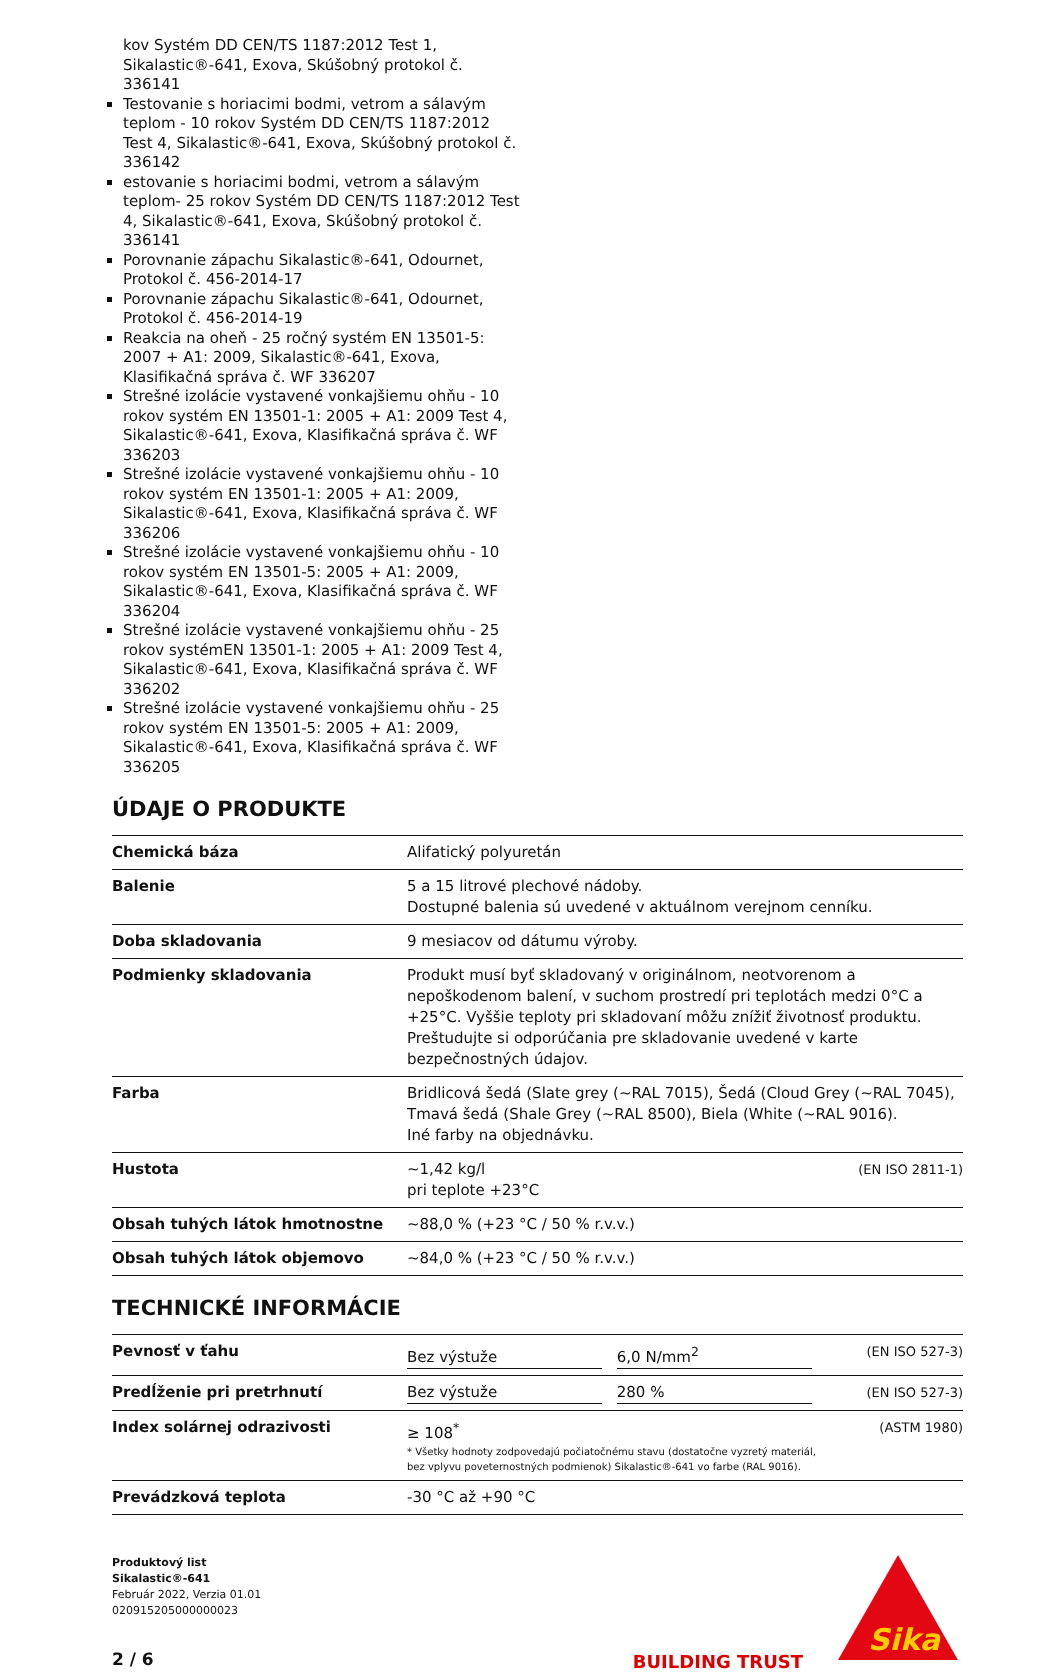kov Systém DD CEN/TS 1187:2012 Test 1, Sikalastic®-641, Exova, Skúšobný protokol č. 336141
Testovanie s horiacimi bodmi, vetrom a sálavým teplom - 10 rokov Systém DD CEN/TS 1187:2012 Test 4, Sikalastic®-641, Exova, Skúšobný protokol č. 336142
estovanie s horiacimi bodmi, vetrom a sálavým teplom- 25 rokov Systém DD CEN/TS 1187:2012 Test 4, Sikalastic®-641, Exova, Skúšobný protokol č. 336141
Porovnanie zápachu Sikalastic®-641, Odournet, Protokol č. 456-2014-17
Porovnanie zápachu Sikalastic®-641, Odournet, Protokol č. 456-2014-19
Reakcia na oheň - 25 ročný systém EN 13501-5: 2007 + A1: 2009, Sikalastic®-641, Exova, Klasifikačná správa č. WF 336207
Strešné izolácie vystavené vonkajšiemu ohňu - 10 rokov systém EN 13501-1: 2005 + A1: 2009 Test 4, Sikalastic®-641, Exova, Klasifikačná správa č. WF 336203
Strešné izolácie vystavené vonkajšiemu ohňu - 10 rokov systém EN 13501-1: 2005 + A1: 2009, Sikalastic®-641, Exova, Klasifikačná správa č. WF 336206
Strešné izolácie vystavené vonkajšiemu ohňu - 10 rokov systém EN 13501-5: 2005 + A1: 2009, Sikalastic®-641, Exova, Klasifikačná správa č. WF 336204
Strešné izolácie vystavené vonkajšiemu ohňu - 25 rokov systémEN 13501-1: 2005 + A1: 2009 Test 4, Sikalastic®-641, Exova, Klasifikačná správa č. WF 336202
Strešné izolácie vystavené vonkajšiemu ohňu - 25 rokov systém EN 13501-5: 2005 + A1: 2009, Sikalastic®-641, Exova, Klasifikačná správa č. WF 336205
ÚDAJE O PRODUKTE
| Chemická báza | Alifatický polyuretán | |
| Balenie | 5 a 15 litrové plechové nádoby. Dostupné balenia sú uvedené v aktuálnom verejnom cenníku. | |
| Doba skladovania | 9 mesiacov od dátumu výroby. | |
| Podmienky skladovania | Produkt musí byť skladovaný v originálnom, neotvorenom a nepoškodenom balení, v suchom prostredí pri teplotách medzi 0°C a +25°C. Vyššie teploty pri skladovaní môžu znížiť životnosť produktu. Preštudujte si odporúčania pre skladovanie uvedené v karte bezpečnostných údajov. | |
| Farba | Bridlicová šedá (Slate grey (~RAL 7015), Šedá (Cloud Grey (~RAL 7045), Tmavá šedá (Shale Grey (~RAL 8500), Biela (White (~RAL 9016). Iné farby na objednávku. | |
| Hustota | ~1,42 kg/l pri teplote +23°C | (EN ISO 2811-1) |
| Obsah tuhých látok hmotnostne | ~88,0 % (+23 °C / 50 % r.v.v.) | |
| Obsah tuhých látok objemovo | ~84,0 % (+23 °C / 50 % r.v.v.) | |
TECHNICKÉ INFORMÁCIE
| Pevnosť v ťahu | Bez výstuže 6,0 N/mm<sup>2</sup> | (EN ISO 527-3) |
| Predĺženie pri pretrhnutí | Bez výstuže 280 % | (EN ISO 527-3) |
| Index solárnej odrazivosti | ≥ 108<sup>*</sup> * Všetky hodnoty zodpovedajú počiatočnému stavu (dostatočne vyzretý materiál, bez vplyvu poveternostných podmienok) Sikalastic®-641 vo farbe (RAL 9016). | (ASTM 1980) |
| Prevádzková teplota | -30 °C až +90 °C | |
Produktový list
Sikalastic®-641
Február 2022, Verzia 01.01
020915205000000023
2 / 6
BUILDING TRUST
Sika